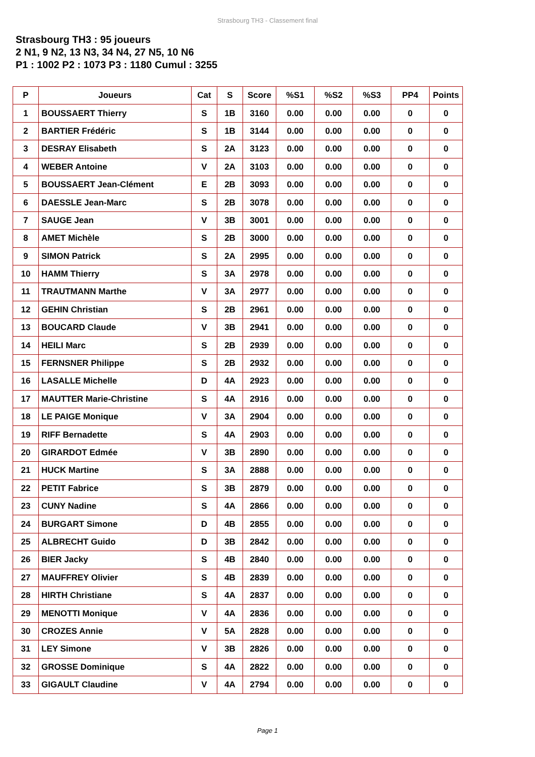Strasbourg TH3 - Classement final
Strasbourg TH3 : 95 joueurs
2 N1, 9 N2, 13 N3, 34 N4, 27 N5, 10 N6
P1 : 1002 P2 : 1073 P3 : 1180 Cumul : 3255
| P | Joueurs | Cat | S | Score | %S1 | %S2 | %S3 | PP4 | Points |
| --- | --- | --- | --- | --- | --- | --- | --- | --- | --- |
| 1 | BOUSSAERT Thierry | S | 1B | 3160 | 0.00 | 0.00 | 0.00 | 0 | 0 |
| 2 | BARTIER Frédéric | S | 1B | 3144 | 0.00 | 0.00 | 0.00 | 0 | 0 |
| 3 | DESRAY Elisabeth | S | 2A | 3123 | 0.00 | 0.00 | 0.00 | 0 | 0 |
| 4 | WEBER Antoine | V | 2A | 3103 | 0.00 | 0.00 | 0.00 | 0 | 0 |
| 5 | BOUSSAERT Jean-Clément | E | 2B | 3093 | 0.00 | 0.00 | 0.00 | 0 | 0 |
| 6 | DAESSLE Jean-Marc | S | 2B | 3078 | 0.00 | 0.00 | 0.00 | 0 | 0 |
| 7 | SAUGE Jean | V | 3B | 3001 | 0.00 | 0.00 | 0.00 | 0 | 0 |
| 8 | AMET Michèle | S | 2B | 3000 | 0.00 | 0.00 | 0.00 | 0 | 0 |
| 9 | SIMON Patrick | S | 2A | 2995 | 0.00 | 0.00 | 0.00 | 0 | 0 |
| 10 | HAMM Thierry | S | 3A | 2978 | 0.00 | 0.00 | 0.00 | 0 | 0 |
| 11 | TRAUTMANN Marthe | V | 3A | 2977 | 0.00 | 0.00 | 0.00 | 0 | 0 |
| 12 | GEHIN Christian | S | 2B | 2961 | 0.00 | 0.00 | 0.00 | 0 | 0 |
| 13 | BOUCARD Claude | V | 3B | 2941 | 0.00 | 0.00 | 0.00 | 0 | 0 |
| 14 | HEILI Marc | S | 2B | 2939 | 0.00 | 0.00 | 0.00 | 0 | 0 |
| 15 | FERNSNER Philippe | S | 2B | 2932 | 0.00 | 0.00 | 0.00 | 0 | 0 |
| 16 | LASALLE Michelle | D | 4A | 2923 | 0.00 | 0.00 | 0.00 | 0 | 0 |
| 17 | MAUTTER Marie-Christine | S | 4A | 2916 | 0.00 | 0.00 | 0.00 | 0 | 0 |
| 18 | LE PAIGE Monique | V | 3A | 2904 | 0.00 | 0.00 | 0.00 | 0 | 0 |
| 19 | RIFF Bernadette | S | 4A | 2903 | 0.00 | 0.00 | 0.00 | 0 | 0 |
| 20 | GIRARDOT Edmée | V | 3B | 2890 | 0.00 | 0.00 | 0.00 | 0 | 0 |
| 21 | HUCK Martine | S | 3A | 2888 | 0.00 | 0.00 | 0.00 | 0 | 0 |
| 22 | PETIT Fabrice | S | 3B | 2879 | 0.00 | 0.00 | 0.00 | 0 | 0 |
| 23 | CUNY Nadine | S | 4A | 2866 | 0.00 | 0.00 | 0.00 | 0 | 0 |
| 24 | BURGART Simone | D | 4B | 2855 | 0.00 | 0.00 | 0.00 | 0 | 0 |
| 25 | ALBRECHT Guido | D | 3B | 2842 | 0.00 | 0.00 | 0.00 | 0 | 0 |
| 26 | BIER Jacky | S | 4B | 2840 | 0.00 | 0.00 | 0.00 | 0 | 0 |
| 27 | MAUFFREY Olivier | S | 4B | 2839 | 0.00 | 0.00 | 0.00 | 0 | 0 |
| 28 | HIRTH Christiane | S | 4A | 2837 | 0.00 | 0.00 | 0.00 | 0 | 0 |
| 29 | MENOTTI Monique | V | 4A | 2836 | 0.00 | 0.00 | 0.00 | 0 | 0 |
| 30 | CROZES Annie | V | 5A | 2828 | 0.00 | 0.00 | 0.00 | 0 | 0 |
| 31 | LEY Simone | V | 3B | 2826 | 0.00 | 0.00 | 0.00 | 0 | 0 |
| 32 | GROSSE Dominique | S | 4A | 2822 | 0.00 | 0.00 | 0.00 | 0 | 0 |
| 33 | GIGAULT Claudine | V | 4A | 2794 | 0.00 | 0.00 | 0.00 | 0 | 0 |
Page 1